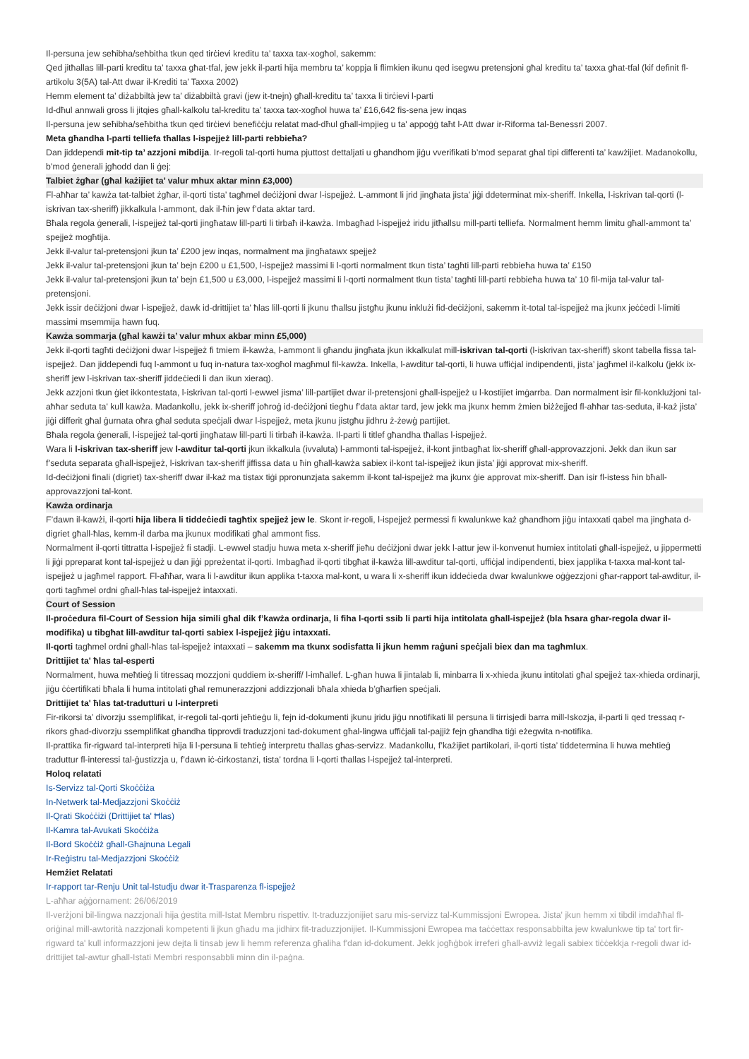Il-persuna jew seħibha/seħbitha tkun qed tirċievi kreditu ta’ taxxa tax-xogħol, sakemm:
Qed jitħallas lill-parti kreditu ta’ taxxa għat-tfal, jew jekk il-parti hija membru ta’ koppja li flimkien ikunu qed isegwu pretensjoni għal kreditu ta’ taxxa għat-tfal (kif definit fl-artikolu 3(5A) tal-Att dwar il-Krediti ta’ Taxxa 2002)
Hemm element ta’ diżabbiltà jew ta’ diżabbiltà gravi (jew it-tnejn) għall-kreditu ta’ taxxa li tirċievi l-parti
Id-dħul annwali gross li jitqies għall-kalkolu tal-kreditu ta’ taxxa tax-xogħol huwa ta’ £16,642 fis-sena jew inqas
Il-persuna jew seħibha/seħbitha tkun qed tirċievi benefiċċju relatat mad-dħul għall-impjieg u ta' appoġġ taħt l-Att dwar ir-Riforma tal-Benessri 2007.
Meta għandha l-parti telliefa tħallas l-ispejjeż lill-parti rebbieħa?
Dan jiddependi mit-tip ta’ azzjoni mibdija. Ir-regoli tal-qorti huma pjuttost dettaljati u għandhom jiġu vverifikati b’mod separat għal tipi differenti ta’ kawżijiet. Madanokollu, b’mod ġenerali jgħodd dan li ġej:
Talbiet żgħar (għal każijiet ta’ valur mhux aktar minn £3,000)
Fl-aħħar ta’ kawża tat-talbiet żgħar, il-qorti tista’ tagħmel deċiżjoni dwar l-ispejjeż. L-ammont li jrid jingħata jista’ jiġi ddeterminat mix-sheriff. Inkella, l-iskrivan tal-qorti (l-iskrivan tax-sheriff) jikkalkula l-ammont, dak il-ħin jew f’data aktar tard.
Bħala regola ġenerali, l-ispejjeż tal-qorti jingħataw lill-parti li tirbaħ il-kawża. Imbagħad l-ispejjeż iridu jitħallsu mill-parti telliefa. Normalment hemm limitu għall-ammont ta’ spejjeż mogħtija.
Jekk il-valur tal-pretensjoni jkun ta’ £200 jew inqas, normalment ma jingħatawx spejjeż
Jekk il-valur tal-pretensjoni jkun ta’ bejn £200 u £1,500, l-ispejjeż massimi li l-qorti normalment tkun tista’ tagħti lill-parti rebbieħa huwa ta’ £150
Jekk il-valur tal-pretensjoni jkun ta’ bejn £1,500 u £3,000, l-ispejjeż massimi li l-qorti normalment tkun tista’ tagħti lill-parti rebbieħa huwa ta’ 10 fil-mija tal-valur tal-pretensjoni.
Jekk issir deċiżjoni dwar l-ispejjeż, dawk id-drittijiet ta' ħlas lill-qorti li jkunu tħallsu jistgħu jkunu inklużi fid-deċiżjoni, sakemm it-total tal-ispejjeż ma jkunx jeċċedi l-limiti massimi msemmija hawn fuq.
Kawża sommarja (għal kawżi ta’ valur mhux akbar minn £5,000)
Jekk il-qorti tagħti deċiżjoni dwar l-ispejjeż fi tmiem il-kawża, l-ammont li għandu jingħata jkun ikkalkulat mill-iskrivan tal-qorti (l-iskrivan tax-sheriff) skont tabella fissa tal-ispejjeż. Dan jiddependi fuq l-ammont u fuq in-natura tax-xogħol magħmul fil-kawża. Inkella, l-awditur tal-qorti, li huwa uffiċjal indipendenti, jista’ jagħmel il-kalkolu (jekk ix-sheriff jew l-iskrivan tax-sheriff jiddeċiedi li dan ikun xieraq).
Jekk azzjoni tkun ġiet ikkontestata, l-iskrivan tal-qorti l-ewwel jisma’ lill-partijiet dwar il-pretensjoni għall-ispejjeż u l-kostijiet imġarrba. Dan normalment isir fil-konklużjoni tal-aħħar seduta ta' kull kawża. Madankollu, jekk ix-sheriff joħroġ id-deċiżjoni tiegħu f’data aktar tard, jew jekk ma jkunx hemm żmien biżżejjed fl-aħħar tas-seduta, il-każ jista’ jiġi differit għal ġurnata oħra għal seduta speċjali dwar l-ispejjeż, meta jkunu jistgħu jidhru ż-żewġ partijiet.
Bħala regola ġenerali, l-ispejjeż tal-qorti jingħataw lill-parti li tirbaħ il-kawża. Il-parti li titlef għandha tħallas l-ispejjeż.
Wara li l-iskrivan tax-sheriff jew l-awditur tal-qorti jkun ikkalkula (ivvaluta) l-ammonti tal-ispejjeż, il-kont jintbagħat lix-sheriff għall-approvazzjoni. Jekk dan ikun sar f’seduta separata għall-ispejjeż, l-iskrivan tax-sheriff jiffissa data u ħin għall-kawża sabiex il-kont tal-ispejjeż ikun jista’ jiġi approvat mix-sheriff.
Id-deċiżjoni finali (digriet) tax-sheriff dwar il-każ ma tistax tiġi ppronunzjata sakemm il-kont tal-ispejjeż ma jkunx ġie approvat mix-sheriff. Dan isir fl-istess ħin bħall-approvazzjoni tal-kont.
Kawża ordinarja
F’dawn il-kawżi, il-qorti hija libera li tiddeċiedi tagħtix spejjeż jew le. Skont ir-regoli, l-ispejjeż permessi fi kwalunkwe każ għandhom jiġu intaxxati qabel ma jingħata d-digriet għall-ħlas, kemm-il darba ma jkunux modifikati għal ammont fiss.
Normalment il-qorti tittratta l-ispejjeż fi stadji. L-ewwel stadju huwa meta x-sheriff jieħu deċiżjoni dwar jekk l-attur jew il-konvenut humiex intitolati għall-ispejjeż, u jippermetti li jiġi ppreparat kont tal-ispejjeż u dan jiġi ppreżentat il-qorti. Imbagħad il-qorti tibgħat il-kawża lill-awditur tal-qorti, uffiċjal indipendenti, biex japplika t-taxxa mal-kont tal-ispejjeż u jagħmel rapport. Fl-aħħar, wara li l-awditur ikun applika t-taxxa mal-kont, u wara li x-sheriff ikun iddeċieda dwar kwalunkwe oġġezzjoni għar-rapport tal-awditur, il-qorti tagħmel ordni għall-ħlas tal-ispejjeż intaxxati.
Court of Session
Il-proċedura fil-Court of Session hija simili għal dik f’kawża ordinarja, li fiha l-qorti ssib li parti hija intitolata għall-ispejjeż (bla ħsara għar-regola dwar il-modifika) u tibgħat lill-awditur tal-qorti sabiex l-ispejjeż jiġu intaxxati.
Il-qorti tagħmel ordni għall-ħlas tal-ispejjeż intaxxati – sakemm ma tkunx sodisfatta li jkun hemm raġuni speċjali biex dan ma tagħmlux.
Drittijiet ta' ħlas tal-esperti
Normalment, huwa meħtieġ li titressaq mozzjoni quddiem ix-sheriff/ l-imħallef. L-għan huwa li jintalab li, minbarra li x-xhieda jkunu intitolati għal spejjeż tax-xhieda ordinarji, jiġu ċċertifikati bħala li huma intitolati għal remunerazzjoni addizzjonali bħala xhieda b’għarfien speċjali.
Drittijiet ta' ħlas tat-tradutturi u l-interpreti
Fir-rikorsi ta’ divorzju ssemplifikat, ir-regoli tal-qorti jeħtieġu li, fejn id-dokumenti jkunu jridu jiġu nnotifikati lil persuna li tirrisjedi barra mill-Iskozja, il-parti li qed tressaq r-rikors għad-divorzju ssemplifikat għandha tipprovdi traduzzjoni tad-dokument għal-lingwa uffiċjali tal-pajjiż fejn għandha tiġi eżegwita n-notifika.
Il-prattika fir-rigward tal-interpreti hija li l-persuna li teħtieġ interpretu tħallas għas-servizz. Madankollu, f’każijiet partikolari, il-qorti tista’ tiddetermina li huwa meħtieġ traduttur fl-interessi tal-ġustizzja u, f’dawn iċ-ċirkostanzi, tista’ tordna li l-qorti tħallas l-ispejjeż tal-interpreti.
Ħoloq relatati
Is-Servizz tal-Qorti Skoċċiża
In-Netwerk tal-Medjazzjoni Skoċċiż
Il-Qrati Skoċċiżi (Drittijiet ta' Ħlas)
Il-Kamra tal-Avukati Skoċċiża
Il-Bord Skoċċiż għall-Għajnuna Legali
Ir-Reġistru tal-Medjazzjoni Skoċċiż
Hemżiet Relatati
Ir-rapport tar-Renju Unit tal-Istudju dwar it-Trasparenza fl-ispejjeż
L-aħħar aġġornament: 26/06/2019
Il-verżjoni bil-lingwa nazzjonali hija ġestita mill-Istat Membru rispettiv. It-traduzzjonijiet saru mis-servizz tal-Kummissjoni Ewropea. Jista' jkun hemm xi tibdil imdaħħal fl-oriġinal mill-awtorità nazzjonali kompetenti li jkun għadu ma jidhirx fit-traduzzjonijiet. Il-Kummissjoni Ewropea ma taċċettax responsabbilta jew kwalunkwe tip ta' tort fir-rigward ta' kull informazzjoni jew dejta li tinsab jew li hemm referenza għaliha f'dan id-dokument. Jekk jogħġbok irreferi għall-avviż legali sabiex tiċċekkja r-regoli dwar id-drittijiet tal-awtur għall-Istati Membri responsabbli minn din il-paġna.